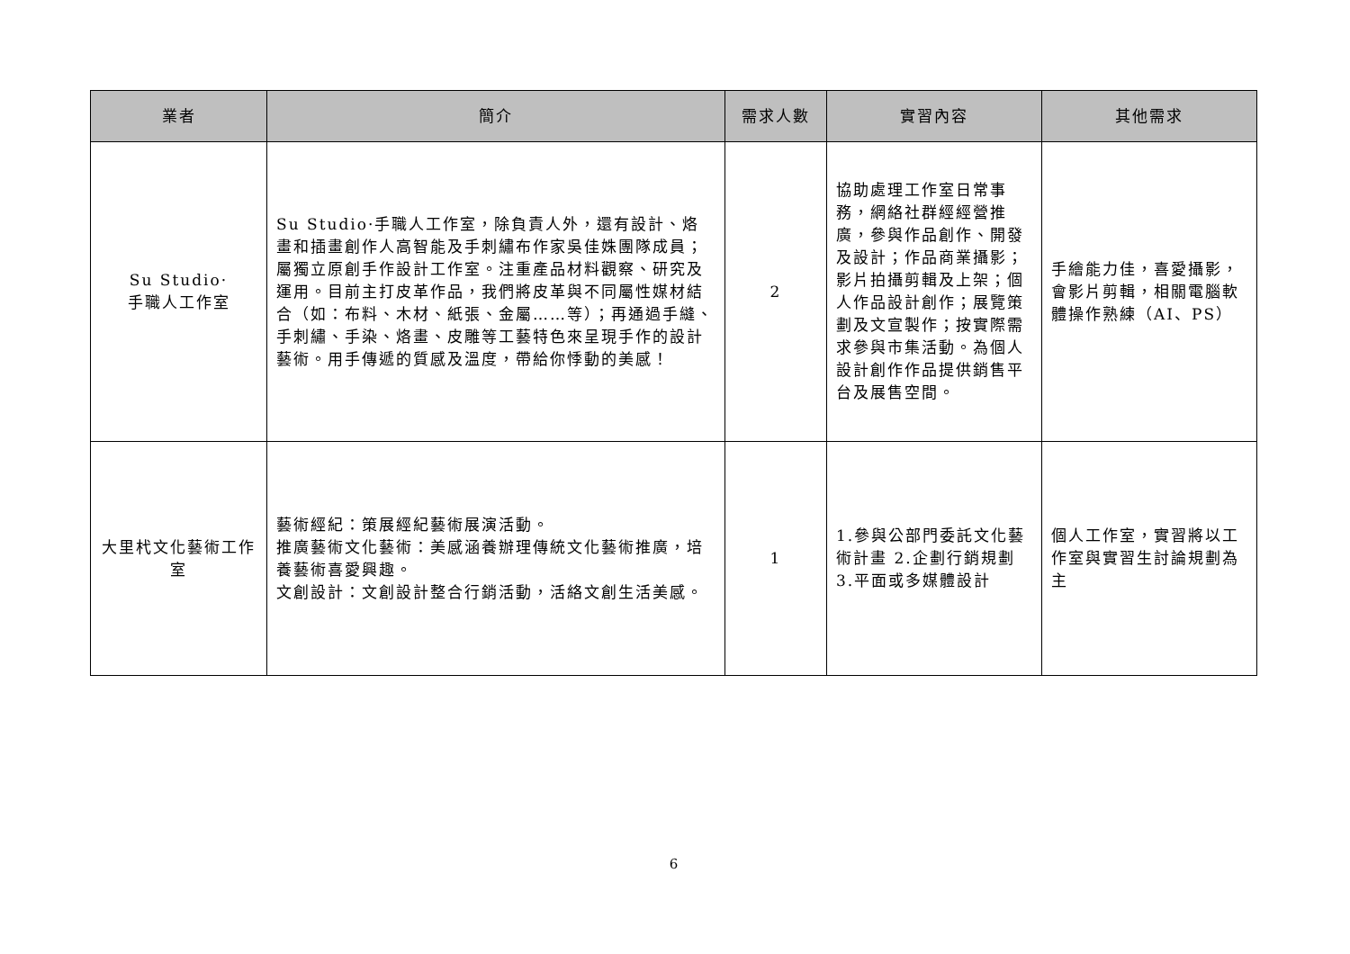| 業者 | 簡介 | 需求人數 | 實習內容 | 其他需求 |
| --- | --- | --- | --- | --- |
| Su Studio· 手職人工作室 | Su Studio·手職人工作室，除負責人外，還有設計、烙畫和插畫創作人高智能及手刺繡布作家吳佳姝團隊成員；屬獨立原創手作設計工作室。注重產品材料觀察、研究及運用。目前主打皮革作品，我們將皮革與不同屬性媒材結合（如：布料、木材、紙張、金屬……等）；再通過手縫、手刺繡、手染、烙畫、皮雕等工藝特色來呈現手作的設計藝術。用手傳遞的質感及溫度，帶給你悸動的美感！ | 2 | 協助處理工作室日常事務，網絡社群經經營推廣，參與作品創作、開發及設計；作品商業攝影；影片拍攝剪輯及上架；個人作品設計創作；展覽策劃及文宣製作；按實際需求參與市集活動。為個人設計創作作品提供銷售平台及展售空間。 | 手繪能力佳，喜愛攝影，會影片剪輯，相關電腦軟體操作熟練（AI、PS） |
| 大里杙文化藝術工作室 | 藝術經紀：策展經紀藝術展演活動。 推廣藝術文化藝術：美感涵養辦理傳統文化藝術推廣，培養藝術喜愛興趣。 文創設計：文創設計整合行銷活動，活絡文創生活美感。 | 1 | 1.參與公部門委託文化藝術計畫 2.企劃行銷規劃 3.平面或多媒體設計 | 個人工作室，實習將以工作室與實習生討論規劃為主 |
6